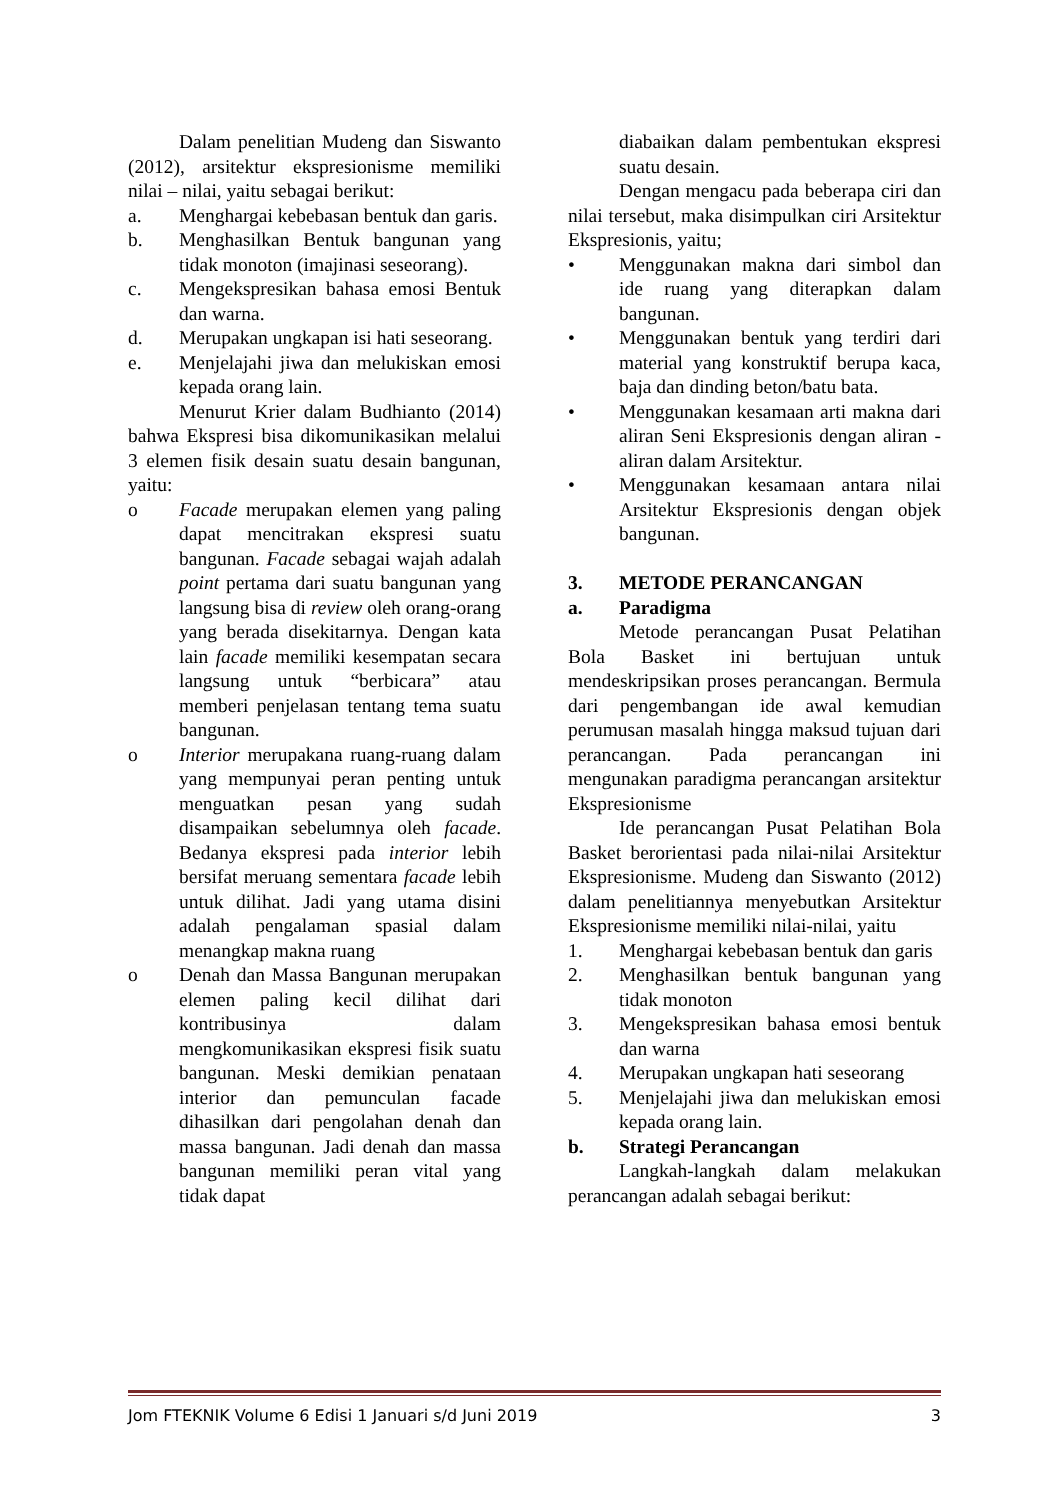Dalam penelitian Mudeng dan Siswanto (2012), arsitektur ekspresionisme memiliki nilai – nilai, yaitu sebagai berikut:
a. Menghargai kebebasan bentuk dan garis.
b. Menghasilkan Bentuk bangunan yang tidak monoton (imajinasi seseorang).
c. Mengekspresikan bahasa emosi Bentuk dan warna.
d. Merupakan ungkapan isi hati seseorang.
e. Menjelajahi jiwa dan melukiskan emosi kepada orang lain.
Menurut Krier dalam Budhianto (2014) bahwa Ekspresi bisa dikomunikasikan melalui 3 elemen fisik desain suatu desain bangunan, yaitu:
o Facade merupakan elemen yang paling dapat mencitrakan ekspresi suatu bangunan. Facade sebagai wajah adalah point pertama dari suatu bangunan yang langsung bisa di review oleh orang-orang yang berada disekitarnya. Dengan kata lain facade memiliki kesempatan secara langsung untuk “berbicara” atau memberi penjelasan tentang tema suatu bangunan.
o Interior merupakana ruang-ruang dalam yang mempunyai peran penting untuk menguatkan pesan yang sudah disampaikan sebelumnya oleh facade. Bedanya ekspresi pada interior lebih bersifat meruang sementara facade lebih untuk dilihat. Jadi yang utama disini adalah pengalaman spasial dalam menangkap makna ruang
o Denah dan Massa Bangunan merupakan elemen paling kecil dilihat dari kontribusinya dalam mengkomunikasikan ekspresi fisik suatu bangunan. Meski demikian penataan interior dan pemunculan facade dihasilkan dari pengolahan denah dan massa bangunan. Jadi denah dan massa bangunan memiliki peran vital yang tidak dapat
diabaikan dalam pembentukan ekspresi suatu desain.
Dengan mengacu pada beberapa ciri dan nilai tersebut, maka disimpulkan ciri Arsitektur Ekspresionis, yaitu;
• Menggunakan makna dari simbol dan ide ruang yang diterapkan dalam bangunan.
• Menggunakan bentuk yang terdiri dari material yang konstruktif berupa kaca, baja dan dinding beton/batu bata.
• Menggunakan kesamaan arti makna dari aliran Seni Ekspresionis dengan aliran - aliran dalam Arsitektur.
• Menggunakan kesamaan antara nilai Arsitektur Ekspresionis dengan objek bangunan.
3. METODE PERANCANGAN
a. Paradigma
Metode perancangan Pusat Pelatihan Bola Basket ini bertujuan untuk mendeskripsikan proses perancangan. Bermula dari pengembangan ide awal kemudian perumusan masalah hingga maksud tujuan dari perancangan. Pada perancangan ini mengunakan paradigma perancangan arsitektur Ekspresionisme
Ide perancangan Pusat Pelatihan Bola Basket berorientasi pada nilai-nilai Arsitektur Ekspresionisme. Mudeng dan Siswanto (2012) dalam penelitiannya menyebutkan Arsitektur Ekspresionisme memiliki nilai-nilai, yaitu
1. Menghargai kebebasan bentuk dan garis
2. Menghasilkan bentuk bangunan yang tidak monoton
3. Mengekspresikan bahasa emosi bentuk dan warna
4. Merupakan ungkapan hati seseorang
5. Menjelajahi jiwa dan melukiskan emosi kepada orang lain.
b. Strategi Perancangan
Langkah-langkah dalam melakukan perancangan adalah sebagai berikut:
Jom FTEKNIK Volume 6 Edisi 1 Januari s/d Juni 2019 3